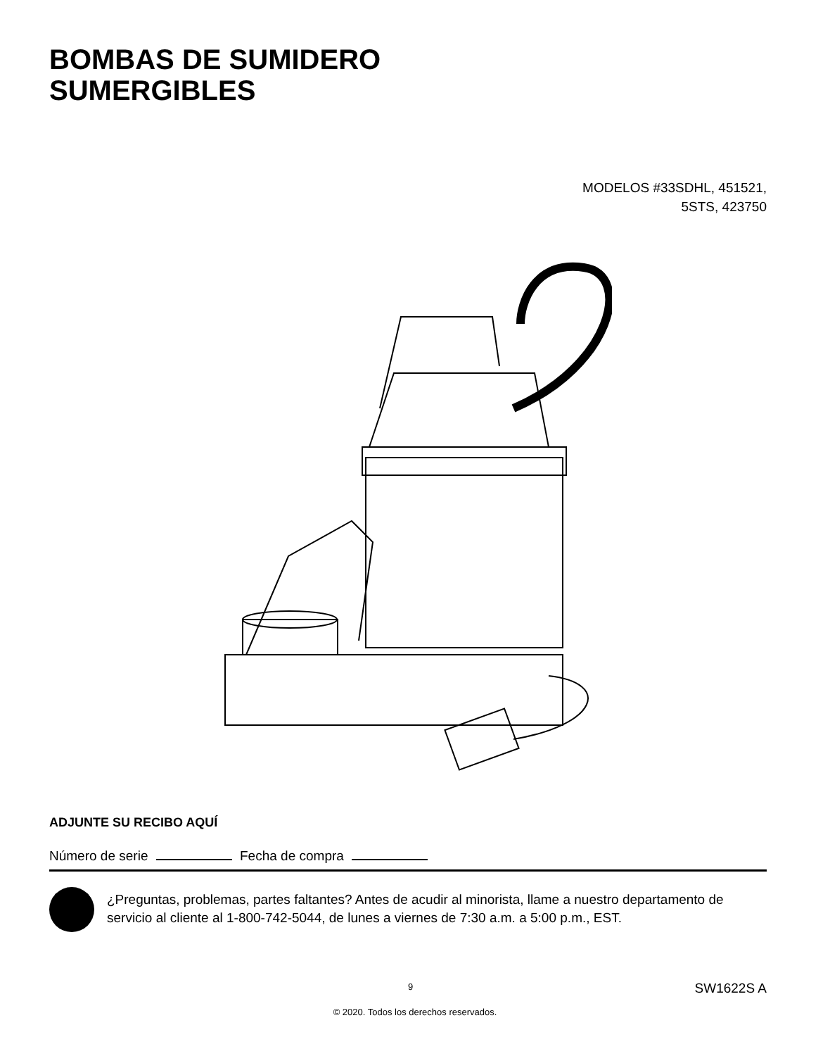BOMBAS DE SUMIDERO
SUMERGIBLES
MODELOS #33SDHL, 451521,
5STS, 423750
ADJUNTE SU RECIBO AQUÍ
Número de serie Fecha de compra
¿Preguntas, problemas, partes faltantes? Antes de acudir al minorista, llame a nuestro departamento de servicio al cliente al 1-800-742-5044, de lunes a viernes de 7:30 a.m. a 5:00 p.m., EST.
9 SW1622S A
© 2020. Todos los derechos reservados.